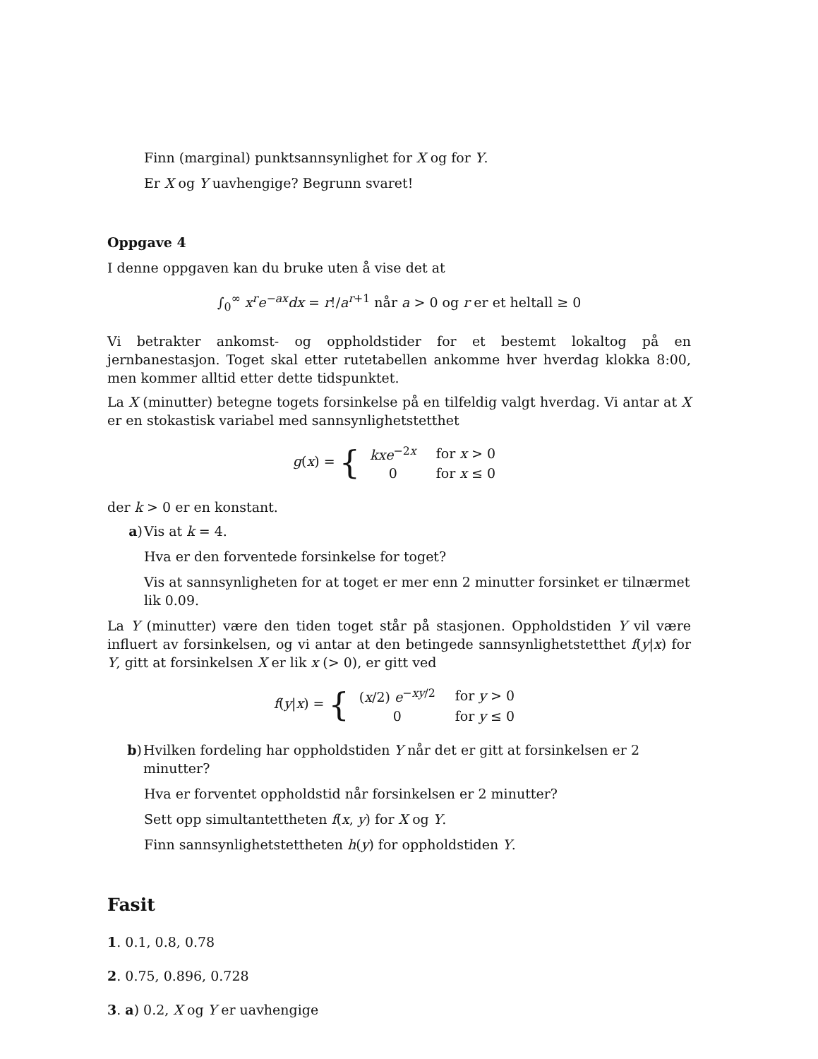Finn (marginal) punktsannsynlighet for X og for Y.
Er X og Y uavhengige? Begrunn svaret!
Oppgave 4
I denne oppgaven kan du bruke uten å vise det at
∫<sub>0</sub><sup>∞</sup> x<sup>r</sup>e<sup>−ax</sup>dx = r!/a<sup>r+1</sup> når a > 0 og r er et heltall ≥ 0
Vi betrakter ankomst- og oppholdstider for et bestemt lokaltog på en jernbanestasjon. Toget skal etter rutetabellen ankomme hver hverdag klokka 8:00, men kommer alltid etter dette tidspunktet.
La X (minutter) betegne togets forsinkelse på en tilfeldig valgt hverdag. Vi antar at X er en stokastisk variabel med sannsynlighetstetthet
g(x) = {
| kxe<sup>−2x</sup> | for x > 0 |
| 0 | for x ≤ 0 |
der k > 0 er en konstant.
a) Vis at k = 4.
Hva er den forventede forsinkelse for toget?
Vis at sannsynligheten for at toget er mer enn 2 minutter forsinket er tilnærmet lik 0.09.
La Y (minutter) være den tiden toget står på stasjonen. Oppholdstiden Y vil være influert av forsinkelsen, og vi antar at den betingede sannsynlighetstetthet f(y|x) for Y, gitt at forsinkelsen X er lik x (> 0), er gitt ved
f(y|x) = {
| ( x /2) e<sup>−xy/2</sup> | for y > 0 |
| 0 | for y ≤ 0 |
b) Hvilken fordeling har oppholdstiden Y når det er gitt at forsinkelsen er 2 minutter?
Hva er forventet oppholdstid når forsinkelsen er 2 minutter?
Sett opp simultantettheten f(x, y) for X og Y.
Finn sannsynlighetstettheten h(y) for oppholdstiden Y.
Fasit
1. 0.1, 0.8, 0.78
2. 0.75, 0.896, 0.728
3. a) 0.2, X og Y er uavhengige